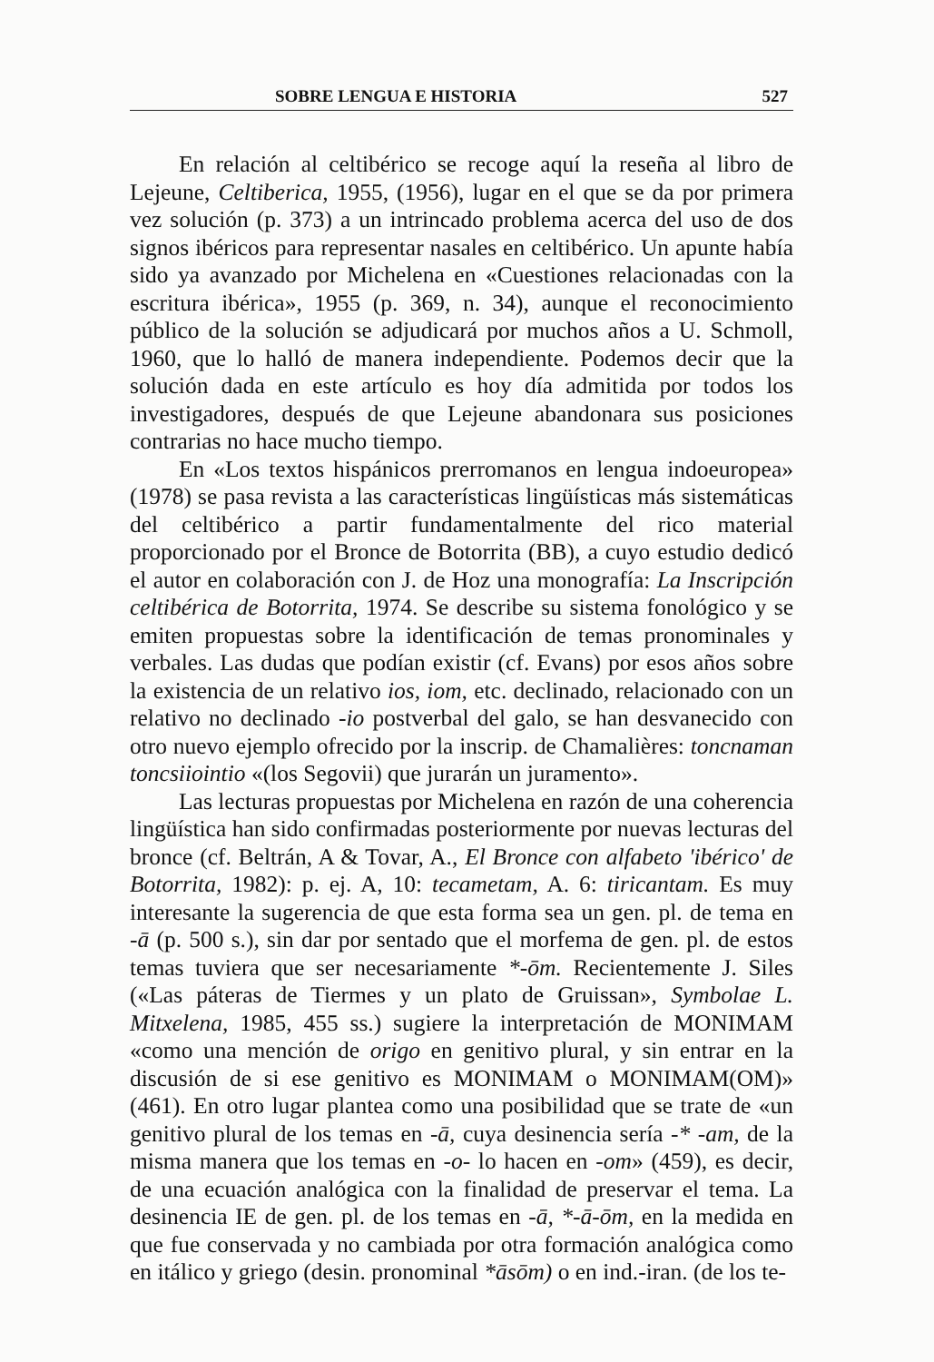SOBRE LENGUA E HISTORIA 527
En relación al celtibérico se recoge aquí la reseña al libro de Lejeune, Celtiberica, 1955, (1956), lugar en el que se da por primera vez solución (p. 373) a un intrincado problema acerca del uso de dos signos ibéricos para representar nasales en celtibérico. Un apunte había sido ya avanzado por Michelena en «Cuestiones relacionadas con la escritura ibérica», 1955 (p. 369, n. 34), aunque el reconocimiento público de la solución se adjudicará por muchos años a U. Schmoll, 1960, que lo halló de manera independiente. Podemos decir que la solución dada en este artículo es hoy día admitida por todos los investigadores, después de que Lejeune abandonara sus posiciones contrarias no hace mucho tiempo.
En «Los textos hispánicos prerromanos en lengua indoeuropea» (1978) se pasa revista a las características lingüísticas más sistemáticas del celtibérico a partir fundamentalmente del rico material proporcionado por el Bronce de Botorrita (BB), a cuyo estudio dedicó el autor en colaboración con J. de Hoz una monografía: La Inscripción celtibérica de Botorrita, 1974. Se describe su sistema fonológico y se emiten propuestas sobre la identificación de temas pronominales y verbales. Las dudas que podían existir (cf. Evans) por esos años sobre la existencia de un relativo ios, iom, etc. declinado, relacionado con un relativo no declinado -io postverbal del galo, se han desvanecido con otro nuevo ejemplo ofrecido por la inscrip. de Chamalières: toncnaman toncsiiointio «(los Segovii) que jurarán un juramento».
Las lecturas propuestas por Michelena en razón de una coherencia lingüística han sido confirmadas posteriormente por nuevas lecturas del bronce (cf. Beltrán, A & Tovar, A., El Bronce con alfabeto 'ibérico' de Botorrita, 1982): p. ej. A, 10: tecametam, A. 6: tiricantam. Es muy interesante la sugerencia de que esta forma sea un gen. pl. de tema en -ā (p. 500 s.), sin dar por sentado que el morfema de gen. pl. de estos temas tuviera que ser necesariamente *-ōm. Recientemente J. Siles («Las páteras de Tiermes y un plato de Gruissan», Symbolae L. Mitxelena, 1985, 455 ss.) sugiere la interpretación de MONIMAM «como una mención de origo en genitivo plural, y sin entrar en la discusión de si ese genitivo es MONIMAM o MONIMAM(OM)» (461). En otro lugar plantea como una posibilidad que se trate de «un genitivo plural de los temas en -ā, cuya desinencia sería -* -am, de la misma manera que los temas en -o- lo hacen en -om» (459), es decir, de una ecuación analógica con la finalidad de preservar el tema. La desinencia IE de gen. pl. de los temas en -ā, *-ā-ōm, en la medida en que fue conservada y no cambiada por otra formación analógica como en itálico y griego (desin. pronominal *āsōm) o en ind.-iran. (de los te-